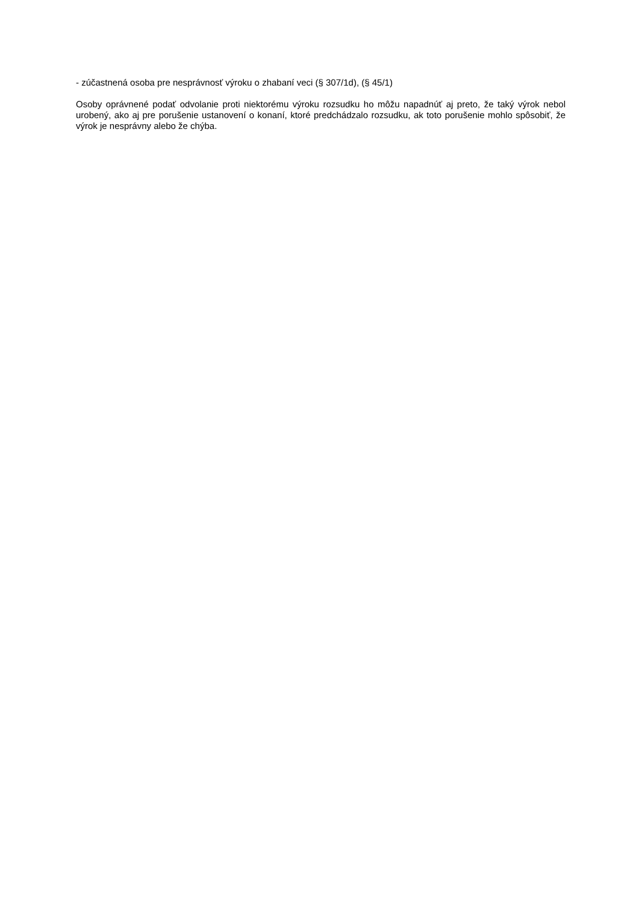- zúčastnená osoba pre nesprávnosť výroku o zhabaní veci (§ 307/1d), (§ 45/1)
Osoby oprávnené podať odvolanie proti niektorému výroku rozsudku ho môžu napadnúť aj preto, že taký výrok nebol urobený, ako aj pre porušenie ustanovení o konaní, ktoré predchádzalo rozsudku, ak toto porušenie mohlo spôsobiť, že výrok je nesprávny alebo že chýba.